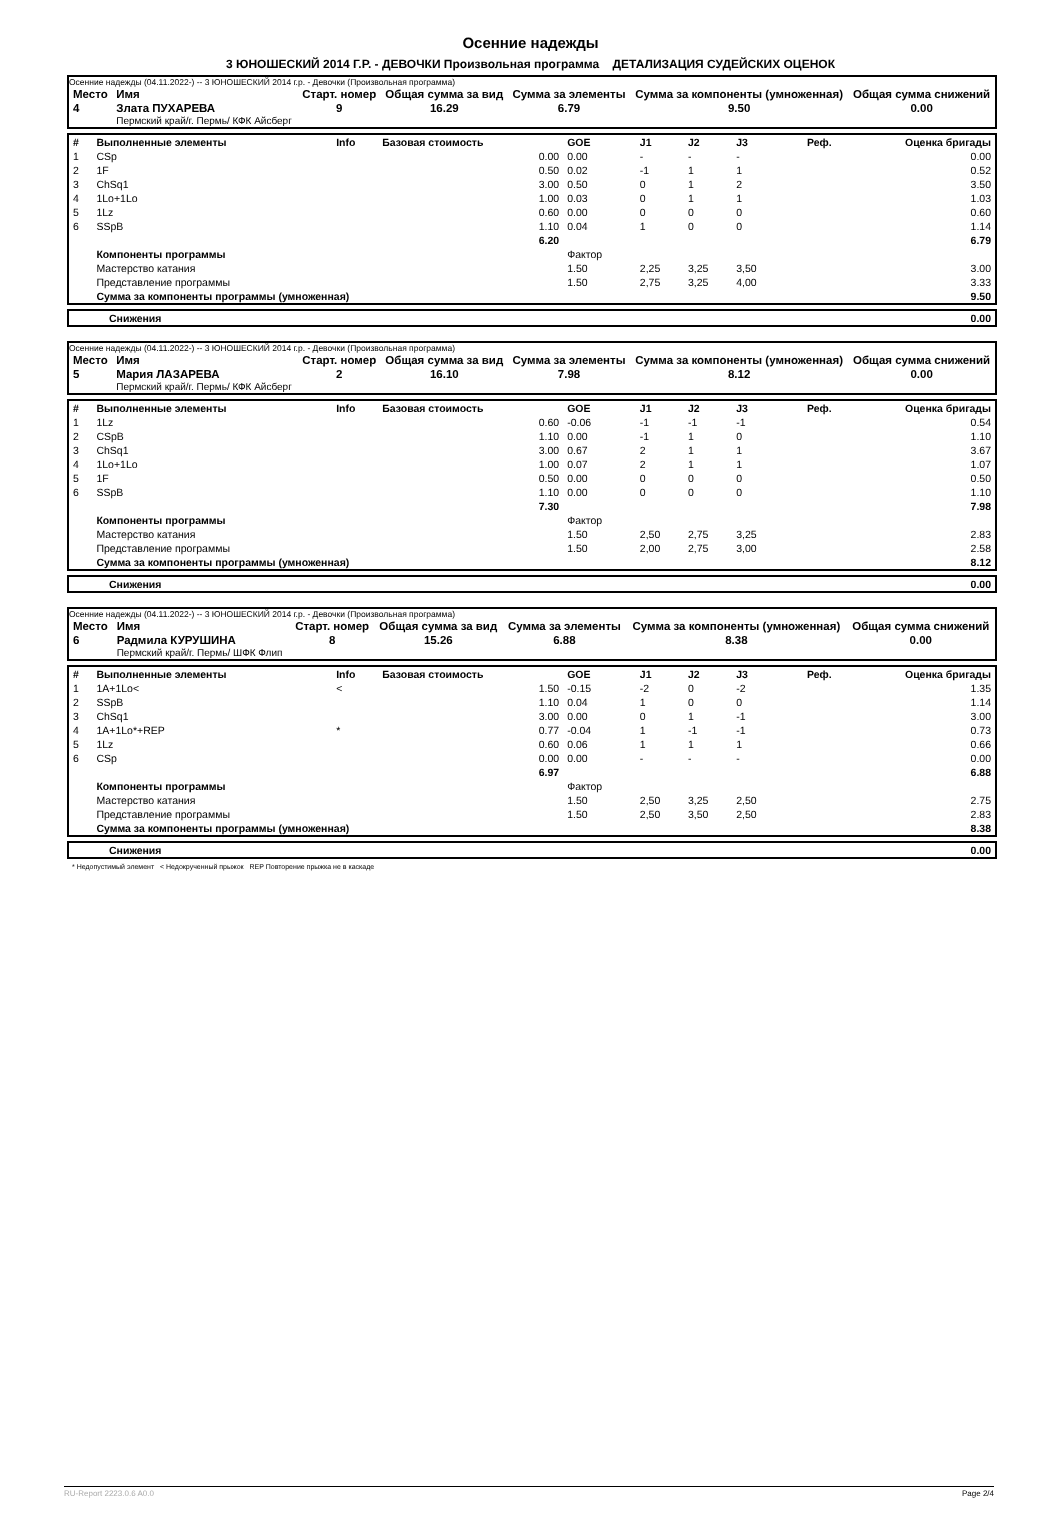Осенние надежды
3 ЮНОШЕСКИЙ 2014 Г.Р. - ДЕВОЧКИ Произвольная программа ДЕТАЛИЗАЦИЯ СУДЕЙСКИХ ОЦЕНОК
Осенние надежды (04.11.2022-) -- 3 ЮНОШЕСКИЙ 2014 г.р. - Девочки (Произвольная программа)
| Место | Имя | Старт. номер | Общая сумма за вид | Сумма за элементы | Сумма за компоненты (умноженная) | Общая сумма снижений |
| --- | --- | --- | --- | --- | --- | --- |
| 4 | Злата ПУХАРЕВА Пермский край/г. Пермь/ КФК Айсберг | 9 | 16.29 | 6.79 | 9.50 | 0.00 |
| # | Выполненные элементы | Info | Базовая стоимость | GOE | J1 | J2 | J3 | Реф. | Оценка бригады |
| --- | --- | --- | --- | --- | --- | --- | --- | --- | --- |
| 1 | CSp | | 0.00 | 0.00 | - | - | - | | 0.00 |
| 2 | 1F | | 0.50 | 0.02 | -1 | 1 | 1 | | 0.52 |
| 3 | ChSq1 | | 3.00 | 0.50 | 0 | 1 | 2 | | 3.50 |
| 4 | 1Lo+1Lo | | 1.00 | 0.03 | 0 | 1 | 1 | | 1.03 |
| 5 | 1Lz | | 0.60 | 0.00 | 0 | 0 | 0 | | 0.60 |
| 6 | SSpB | | 1.10 | 0.04 | 1 | 0 | 0 | | 1.14 |
| | | | 6.20 | | | | | | 6.79 |
| | Компоненты программы | | | Фактор | | | | | |
| | Мастерство катания | | | 1.50 | 2,25 | 3,25 | 3,50 | | 3.00 |
| | Представление программы | | | 1.50 | 2,75 | 3,25 | 4,00 | | 3.33 |
| | Сумма за компоненты программы (умноженная) | | | | | | | | 9.50 |
| Снижения | 0.00 |
Осенние надежды (04.11.2022-) -- 3 ЮНОШЕСКИЙ 2014 г.р. - Девочки (Произвольная программа)
| Место | Имя | Старт. номер | Общая сумма за вид | Сумма за элементы | Сумма за компоненты (умноженная) | Общая сумма снижений |
| --- | --- | --- | --- | --- | --- | --- |
| 5 | Мария ЛАЗАРЕВА Пермский край/г. Пермь/ КФК Айсберг | 2 | 16.10 | 7.98 | 8.12 | 0.00 |
| # | Выполненные элементы | Info | Базовая стоимость | GOE | J1 | J2 | J3 | Реф. | Оценка бригады |
| --- | --- | --- | --- | --- | --- | --- | --- | --- | --- |
| 1 | 1Lz | | 0.60 | -0.06 | -1 | -1 | -1 | | 0.54 |
| 2 | CSpB | | 1.10 | 0.00 | -1 | 1 | 0 | | 1.10 |
| 3 | ChSq1 | | 3.00 | 0.67 | 2 | 1 | 1 | | 3.67 |
| 4 | 1Lo+1Lo | | 1.00 | 0.07 | 2 | 1 | 1 | | 1.07 |
| 5 | 1F | | 0.50 | 0.00 | 0 | 0 | 0 | | 0.50 |
| 6 | SSpB | | 1.10 | 0.00 | 0 | 0 | 0 | | 1.10 |
| | | | 7.30 | | | | | | 7.98 |
| | Компоненты программы | | | Фактор | | | | | |
| | Мастерство катания | | | 1.50 | 2,50 | 2,75 | 3,25 | | 2.83 |
| | Представление программы | | | 1.50 | 2,00 | 2,75 | 3,00 | | 2.58 |
| | Сумма за компоненты программы (умноженная) | | | | | | | | 8.12 |
| Снижения | 0.00 |
Осенние надежды (04.11.2022-) -- 3 ЮНОШЕСКИЙ 2014 г.р. - Девочки (Произвольная программа)
| Место | Имя | Старт. номер | Общая сумма за вид | Сумма за элементы | Сумма за компоненты (умноженная) | Общая сумма снижений |
| --- | --- | --- | --- | --- | --- | --- |
| 6 | Радмила КУРУШИНА Пермский край/г. Пермь/ ШФК Флип | 8 | 15.26 | 6.88 | 8.38 | 0.00 |
| # | Выполненные элементы | Info | Базовая стоимость | GOE | J1 | J2 | J3 | Реф. | Оценка бригады |
| --- | --- | --- | --- | --- | --- | --- | --- | --- | --- |
| 1 | 1A+1Lo< | < | 1.50 | -0.15 | -2 | 0 | -2 | | 1.35 |
| 2 | SSpB | | 1.10 | 0.04 | 1 | 0 | 0 | | 1.14 |
| 3 | ChSq1 | | 3.00 | 0.00 | 0 | 1 | -1 | | 3.00 |
| 4 | 1A+1Lo*+REP | * | 0.77 | -0.04 | 1 | -1 | -1 | | 0.73 |
| 5 | 1Lz | | 0.60 | 0.06 | 1 | 1 | 1 | | 0.66 |
| 6 | CSp | | 0.00 | 0.00 | - | - | - | | 0.00 |
| | | | 6.97 | | | | | | 6.88 |
| | Компоненты программы | | | Фактор | | | | | |
| | Мастерство катания | | | 1.50 | 2,50 | 3,25 | 2,50 | | 2.75 |
| | Представление программы | | | 1.50 | 2,50 | 3,50 | 2,50 | | 2.83 |
| | Сумма за компоненты программы (умноженная) | | | | | | | | 8.38 |
| Снижения | 0.00 |
* Недопустимый элемент < Недокрученный прыжок REP Повторение прыжка не в каскаде
RU-Report 2223.0.6 A0.0 Page 2/4